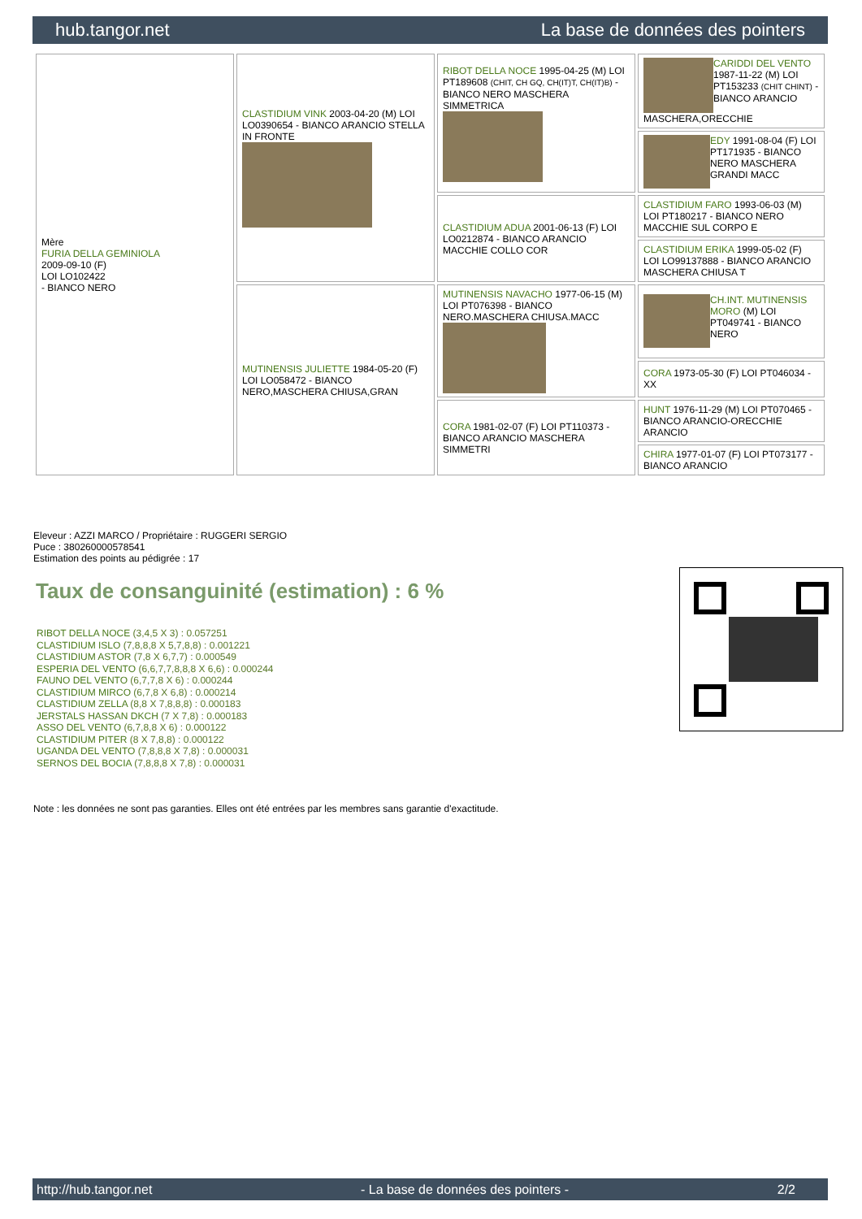hub.tangor.net La base de données des pointers
| Mère FURIA DELLA GEMINIOLA 2009-09-10 (F) LOI LO102422 - BIANCO NERO | CLASTIDIUM VINK 2003-04-20 (M) LOI LO0390654 - BIANCO ARANCIO STELLA IN FRONTE | RIBOT DELLA NOCE 1995-04-25 (M) LOI PT189608 (CHIT, CH GQ, CH(IT)T, CH(IT)B) - BIANCO NERO MASCHERA SIMMETRICA | CARIDDI DEL VENTO 1987-11-22 (M) LOI PT153233 (CHIT CHINT) - BIANCO ARANCIO MASCHERA,ORECCHIE |
| | | | EDY 1991-08-04 (F) LOI PT171935 - BIANCO NERO MASCHERA GRANDI MACC |
| | | CLASTIDIUM ADUA 2001-06-13 (F) LOI LO0212874 - BIANCO ARANCIO MACCHIE COLLO COR | CLASTIDIUM FARO 1993-06-03 (M) LOI PT180217 - BIANCO NERO MACCHIE SUL CORPO E |
| | | | CLASTIDIUM ERIKA 1999-05-02 (F) LOI LO99137888 - BIANCO ARANCIO MASCHERA CHIUSA T |
| | MUTINENSIS JULIETTE 1984-05-20 (F) LOI LO058472 - BIANCO NERO,MASCHERA CHIUSA,GRAN | MUTINENSIS NAVACHO 1977-06-15 (M) LOI PT076398 - BIANCO NERO.MASCHERA CHIUSA.MACC | CH.INT. MUTINENSIS MORO (M) LOI PT049741 - BIANCO NERO |
| | | | CORA 1973-05-30 (F) LOI PT046034 - XX |
| | | CORA 1981-02-07 (F) LOI PT110373 - BIANCO ARANCIO MASCHERA SIMMETRI | HUNT 1976-11-29 (M) LOI PT070465 - BIANCO ARANCIO-ORECCHIE ARANCIO |
| | | | CHIRA 1977-01-07 (F) LOI PT073177 - BIANCO ARANCIO |
Eleveur : AZZI MARCO / Propriétaire : RUGGERI SERGIO
Puce : 380260000578541
Estimation des points au pédigrée : 17
Taux de consanguinité (estimation) : 6 %
RIBOT DELLA NOCE (3,4,5 X 3) : 0.057251
CLASTIDIUM ISLO (7,8,8,8 X 5,7,8,8) : 0.001221
CLASTIDIUM ASTOR (7,8 X 6,7,7) : 0.000549
ESPERIA DEL VENTO (6,6,7,7,8,8,8 X 6,6) : 0.000244
FAUNO DEL VENTO (6,7,7,8 X 6) : 0.000244
CLASTIDIUM MIRCO (6,7,8 X 6,8) : 0.000214
CLASTIDIUM ZELLA (8,8 X 7,8,8,8) : 0.000183
JERSTALS HASSAN DKCH (7 X 7,8) : 0.000183
ASSO DEL VENTO (6,7,8,8 X 6) : 0.000122
CLASTIDIUM PITER (8 X 7,8,8) : 0.000122
UGANDA DEL VENTO (7,8,8,8 X 7,8) : 0.000031
SERNOS DEL BOCIA (7,8,8,8 X 7,8) : 0.000031
Note : les données ne sont pas garanties. Elles ont été entrées par les membres sans garantie d'exactitude.
http://hub.tangor.net - La base de données des pointers - 2/2